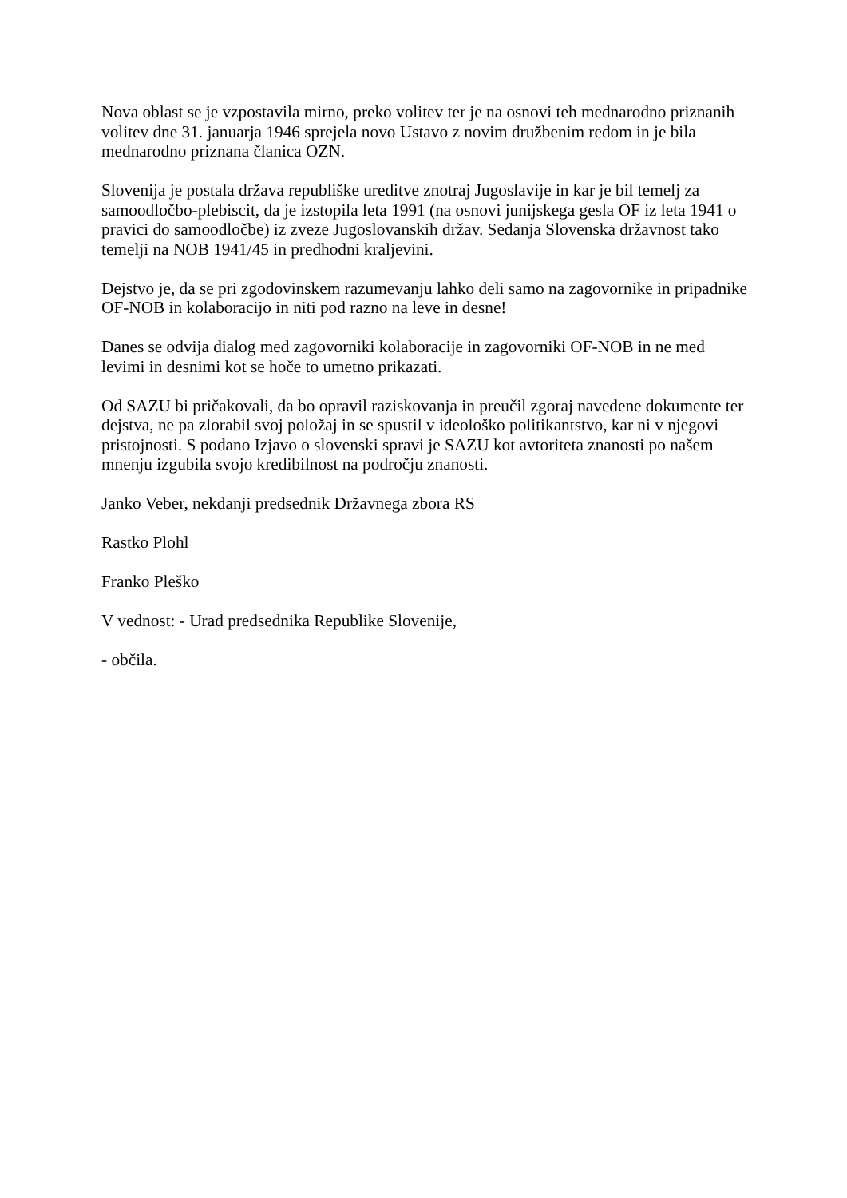Nova oblast se je vzpostavila mirno, preko volitev ter je na osnovi teh mednarodno priznanih volitev dne 31. januarja 1946 sprejela novo Ustavo z novim družbenim redom in je bila mednarodno priznana članica OZN.
Slovenija je postala država republiške ureditve znotraj Jugoslavije in kar je bil temelj za samoodločbo-plebiscit, da je izstopila leta 1991 (na osnovi junijskega gesla OF iz leta 1941 o pravici do samoodločbe) iz zveze Jugoslovanskih držav. Sedanja Slovenska državnost tako temelji na NOB 1941/45 in predhodni kraljevini.
Dejstvo je, da se pri zgodovinskem razumevanju lahko deli samo na zagovornike in pripadnike OF-NOB in kolaboracijo in niti pod razno na leve in desne!
Danes se odvija dialog med zagovorniki kolaboracije in zagovorniki OF-NOB in ne med levimi in desnimi kot se hoče to umetno prikazati.
Od SAZU bi pričakovali, da bo opravil raziskovanja in preučil zgoraj navedene dokumente ter dejstva, ne pa zlorabil svoj položaj in se spustil v ideološko politikantstvo, kar ni v njegovi pristojnosti. S podano Izjavo o slovenski spravi je SAZU kot avtoriteta znanosti po našem mnenju izgubila svojo kredibilnost na področju znanosti.
Janko Veber, nekdanji predsednik Državnega zbora RS
Rastko Plohl
Franko Pleško
V vednost: - Urad predsednika Republike Slovenije,
- občila.